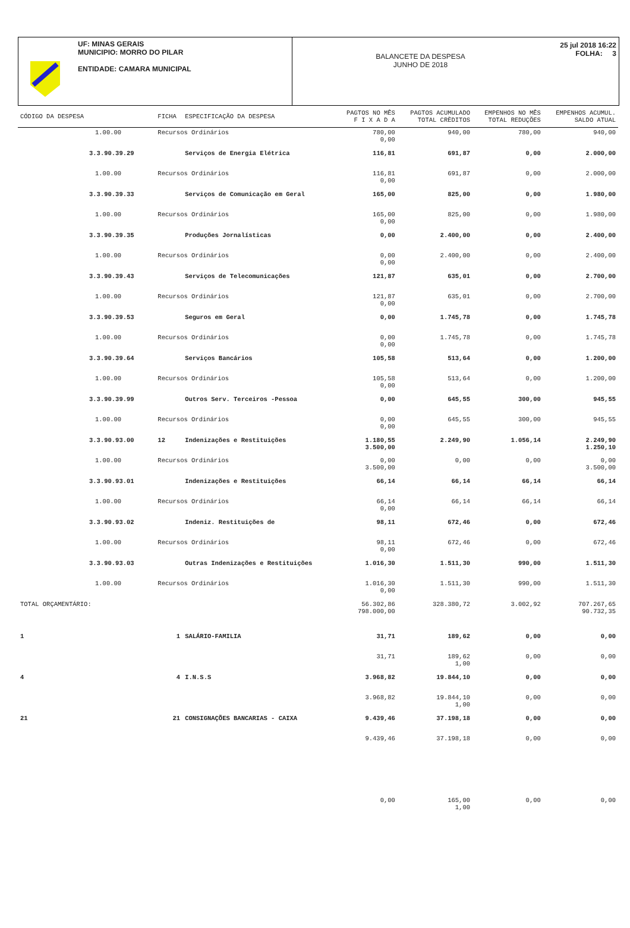UF: MINAS GERAIS
MUNICIPIO: MORRO DO PILAR
ENTIDADE: CAMARA MUNICIPAL
BALANCETE DA DESPESA
JUNHO DE 2018
25 jul 2018 16:22
FOLHA: 3
| CÓDIGO DA DESPESA | FICHA | ESPECIFICAÇÃO DA DESPESA | PAGTOS NO MÊS F I X A D A | PAGTOS ACUMULADO TOTAL CRÈDITOS | EMPENHOS NO MÊS TOTAL REDUÇÕES | EMPENHOS ACUMUL. SALDO ATUAL |
| --- | --- | --- | --- | --- | --- | --- |
| 1.00.00 | Recursos Ordinários | | 780,00 0,00 | 940,00 | 780,00 | 940,00 |
| 3.3.90.39.29 | | Serviços de Energia Elétrica | 116,81 | 691,87 | 0,00 | 2.000,00 |
| 1.00.00 | Recursos Ordinários | | 116,81 0,00 | 691,87 | 0,00 | 2.000,00 |
| 3.3.90.39.33 | | Serviços de Comunicação em Geral | 165,00 | 825,00 | 0,00 | 1.980,00 |
| 1.00.00 | Recursos Ordinários | | 165,00 0,00 | 825,00 | 0,00 | 1.980,00 |
| 3.3.90.39.35 | | Produções Jornalísticas | 0,00 | 2.400,00 | 0,00 | 2.400,00 |
| 1.00.00 | Recursos Ordinários | | 0,00 0,00 | 2.400,00 | 0,00 | 2.400,00 |
| 3.3.90.39.43 | | Serviços de Telecomunicações | 121,87 | 635,01 | 0,00 | 2.700,00 |
| 1.00.00 | Recursos Ordinários | | 121,87 0,00 | 635,01 | 0,00 | 2.700,00 |
| 3.3.90.39.53 | | Seguros em Geral | 0,00 | 1.745,78 | 0,00 | 1.745,78 |
| 1.00.00 | Recursos Ordinários | | 0,00 0,00 | 1.745,78 | 0,00 | 1.745,78 |
| 3.3.90.39.64 | | Serviços Bancários | 105,58 | 513,64 | 0,00 | 1.200,00 |
| 1.00.00 | Recursos Ordinários | | 105,58 0,00 | 513,64 | 0,00 | 1.200,00 |
| 3.3.90.39.99 | | Outros Serv. Terceiros -Pessoa | 0,00 | 645,55 | 300,00 | 945,55 |
| 1.00.00 | Recursos Ordinários | | 0,00 0,00 | 645,55 | 300,00 | 945,55 |
| 3.3.90.93.00 | 12 | Indenizações e Restituições | 1.180,55 3.500,00 | 2.249,90 | 1.056,14 | 2.249,90 1.250,10 |
| 1.00.00 | Recursos Ordinários | | 0,00 3.500,00 | 0,00 | 0,00 | 0,00 3.500,00 |
| 3.3.90.93.01 | | Indenizações e Restituições | 66,14 | 66,14 | 66,14 | 66,14 |
| 1.00.00 | Recursos Ordinários | | 66,14 0,00 | 66,14 | 66,14 | 66,14 |
| 3.3.90.93.02 | | Indeniz. Restituições de | 98,11 | 672,46 | 0,00 | 672,46 |
| 1.00.00 | Recursos Ordinários | | 98,11 0,00 | 672,46 | 0,00 | 672,46 |
| 3.3.90.93.03 | | Outras Indenizações e Restituições | 1.016,30 | 1.511,30 | 990,00 | 1.511,30 |
| 1.00.00 | Recursos Ordinários | | 1.016,30 0,00 | 1.511,30 | 990,00 | 1.511,30 |
| TOTAL ORÇAMENTÁRIO: | | | 56.302,86 798.000,00 | 328.380,72 | 3.002,92 | 707.267,65 90.732,35 |
| 1 | 1 | SALÁRIO-FAMILIA | 31,71 | 189,62 | 0,00 | 0,00 |
| | | | 31,71 | 189,62 1,00 | 0,00 | 0,00 |
| 4 | 4 | I.N.S.S | 3.968,82 | 19.844,10 | 0,00 | 0,00 |
| | | | 3.968,82 | 19.844,10 1,00 | 0,00 | 0,00 |
| 21 | 21 | CONSIGNAÇÕES BANCARIAS - CAIXA | 9.439,46 | 37.198,18 | 0,00 | 0,00 |
| | | | 9.439,46 | 37.198,18 | 0,00 | 0,00 |
| | | | 0,00 | 165,00 1,00 | 0,00 | 0,00 |